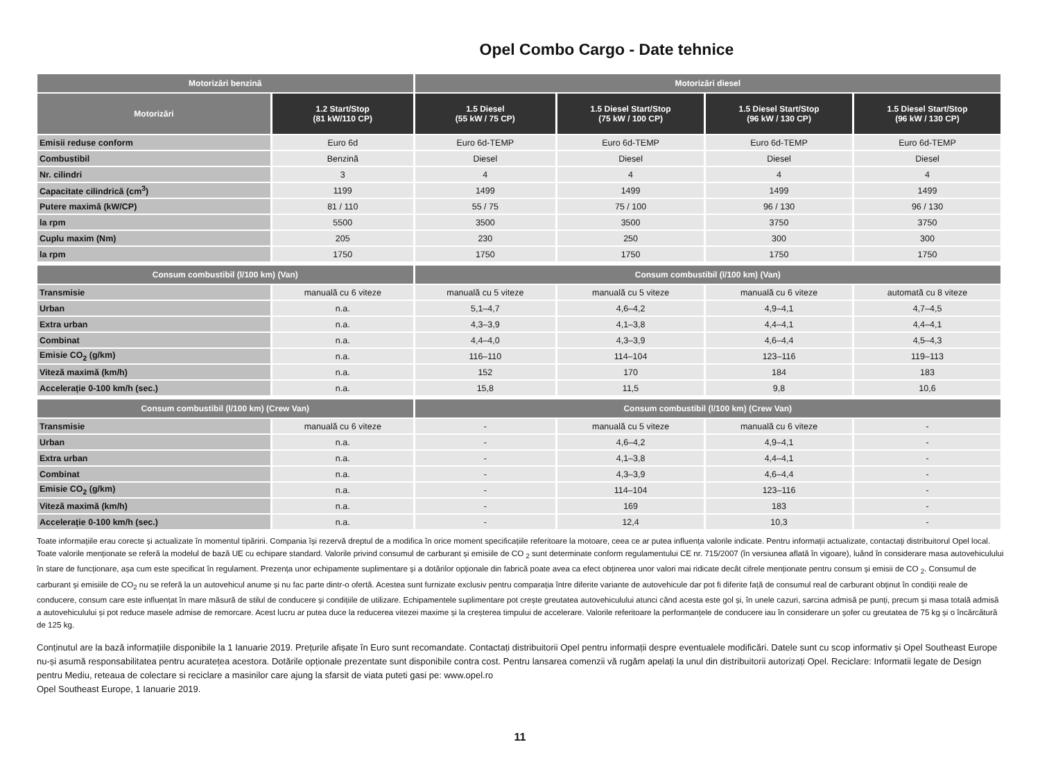Opel Combo Cargo - Date tehnice
| Motorizări benzină | | Motorizări diesel | | | |
| --- | --- | --- | --- | --- | --- |
| Motorizări | 1.2 Start/Stop (81 kW/110 CP) | 1.5 Diesel (55 kW / 75 CP) | 1.5 Diesel Start/Stop (75 kW / 100 CP) | 1.5 Diesel Start/Stop (96 kW / 130 CP) | 1.5 Diesel Start/Stop (96 kW / 130 CP) |
| Emisii reduse conform | Euro 6d | Euro 6d-TEMP | Euro 6d-TEMP | Euro 6d-TEMP | Euro 6d-TEMP |
| Combustibil | Benzină | Diesel | Diesel | Diesel | Diesel |
| Nr. cilindri | 3 | 4 | 4 | 4 | 4 |
| Capacitate cilindrică (cm<sup>3</sup>) | 1199 | 1499 | 1499 | 1499 | 1499 |
| Putere maximă (kW/CP) | 81 / 110 | 55 / 75 | 75 / 100 | 96 / 130 | 96 / 130 |
| la rpm | 5500 | 3500 | 3500 | 3750 | 3750 |
| Cuplu maxim (Nm) | 205 | 230 | 250 | 300 | 300 |
| la rpm | 1750 | 1750 | 1750 | 1750 | 1750 |
| Consum combustibil (l/100 km) (Van) | | Consum combustibil (l/100 km) (Van) | | | |
| Transmisie | manuală cu 6 viteze | manuală cu 5 viteze | manuală cu 5 viteze | manuală cu 6 viteze | automată cu 8 viteze |
| Urban | n.a. | 5,1–4,7 | 4,6–4,2 | 4,9–4,1 | 4,7–4,5 |
| Extra urban | n.a. | 4,3–3,9 | 4,1–3,8 | 4,4–4,1 | 4,4–4,1 |
| Combinat | n.a. | 4,4–4,0 | 4,3–3,9 | 4,6–4,4 | 4,5–4,3 |
| Emisie CO<sub>2</sub> (g/km) | n.a. | 116–110 | 114–104 | 123–116 | 119–113 |
| Viteză maximă (km/h) | n.a. | 152 | 170 | 184 | 183 |
| Accelerație 0-100 km/h (sec.) | n.a. | 15,8 | 11,5 | 9,8 | 10,6 |
| Consum combustibil (l/100 km) (Crew Van) | | Consum combustibil (l/100 km) (Crew Van) | | | |
| Transmisie | manuală cu 6 viteze | - | manuală cu 5 viteze | manuală cu 6 viteze | - |
| Urban | n.a. | - | 4,6–4,2 | 4,9–4,1 | - |
| Extra urban | n.a. | - | 4,1–3,8 | 4,4–4,1 | - |
| Combinat | n.a. | - | 4,3–3,9 | 4,6–4,4 | - |
| Emisie CO<sub>2</sub> (g/km) | n.a. | - | 114–104 | 123–116 | - |
| Viteză maximă (km/h) | n.a. | - | 169 | 183 | - |
| Accelerație 0-100 km/h (sec.) | n.a. | - | 12,4 | 10,3 | - |
Toate informațiile erau corecte și actualizate în momentul tipăririi. Compania își rezervă dreptul de a modifica în orice moment specificațiile referitoare la motoare, ceea ce ar putea influența valorile indicate. Pentru informații actualizate, contactați distribuitorul Opel local. Toate valorile menționate se referă la modelul de bază UE cu echipare standard. Valorile privind consumul de carburant și emisiile de CO <sub>2</sub> sunt determinate conform regulamentului CE nr. 715/2007 (în versiunea aflată în vigoare), luând în considerare masa autovehiculului în stare de funcționare, așa cum este specificat în regulament. Prezența unor echipamente suplimentare și a dotărilor opționale din fabrică poate avea ca efect obținerea unor valori mai ridicate decât cifrele menționate pentru consum și emisii de CO <sub>2</sub>. Consumul de carburant și emisiile de CO<sub>2</sub> nu se referă la un autovehicul anume și nu fac parte dintr-o ofertă. Acestea sunt furnizate exclusiv pentru comparația între diferite variante de autovehicule dar pot fi diferite față de consumul real de carburant obținut în condiții reale de conducere, consum care este influențat în mare măsură de stilul de conducere și condițiile de utilizare. Echipamentele suplimentare pot crește greutatea autovehiculului atunci când acesta este gol și, în unele cazuri, sarcina admisă pe punți, precum și masa totală admisă a autovehiculului și pot reduce masele admise de remorcare. Acest lucru ar putea duce la reducerea vitezei maxime și la creșterea timpului de accelerare. Valorile referitoare la performanțele de conducere iau în considerare un șofer cu greutatea de 75 kg și o încărcătură de 125 kg.
Conținutul are la bază informațiile disponibile la 1 Ianuarie 2019. Prețurile afișate în Euro sunt recomandate. Contactați distribuitorii Opel pentru informații despre eventualele modificări. Datele sunt cu scop informativ și Opel Southeast Europe nu-și asumă responsabilitatea pentru acuratețea acestora. Dotările opționale prezentate sunt disponibile contra cost. Pentru lansarea comenzii vă rugăm apelați la unul din distribuitorii autorizați Opel. Reciclare: Informatii legate de Design pentru Mediu, reteaua de colectare si reciclare a masinilor care ajung la sfarsit de viata puteti gasi pe: www.opel.ro
Opel Southeast Europe, 1 Ianuarie 2019.
11